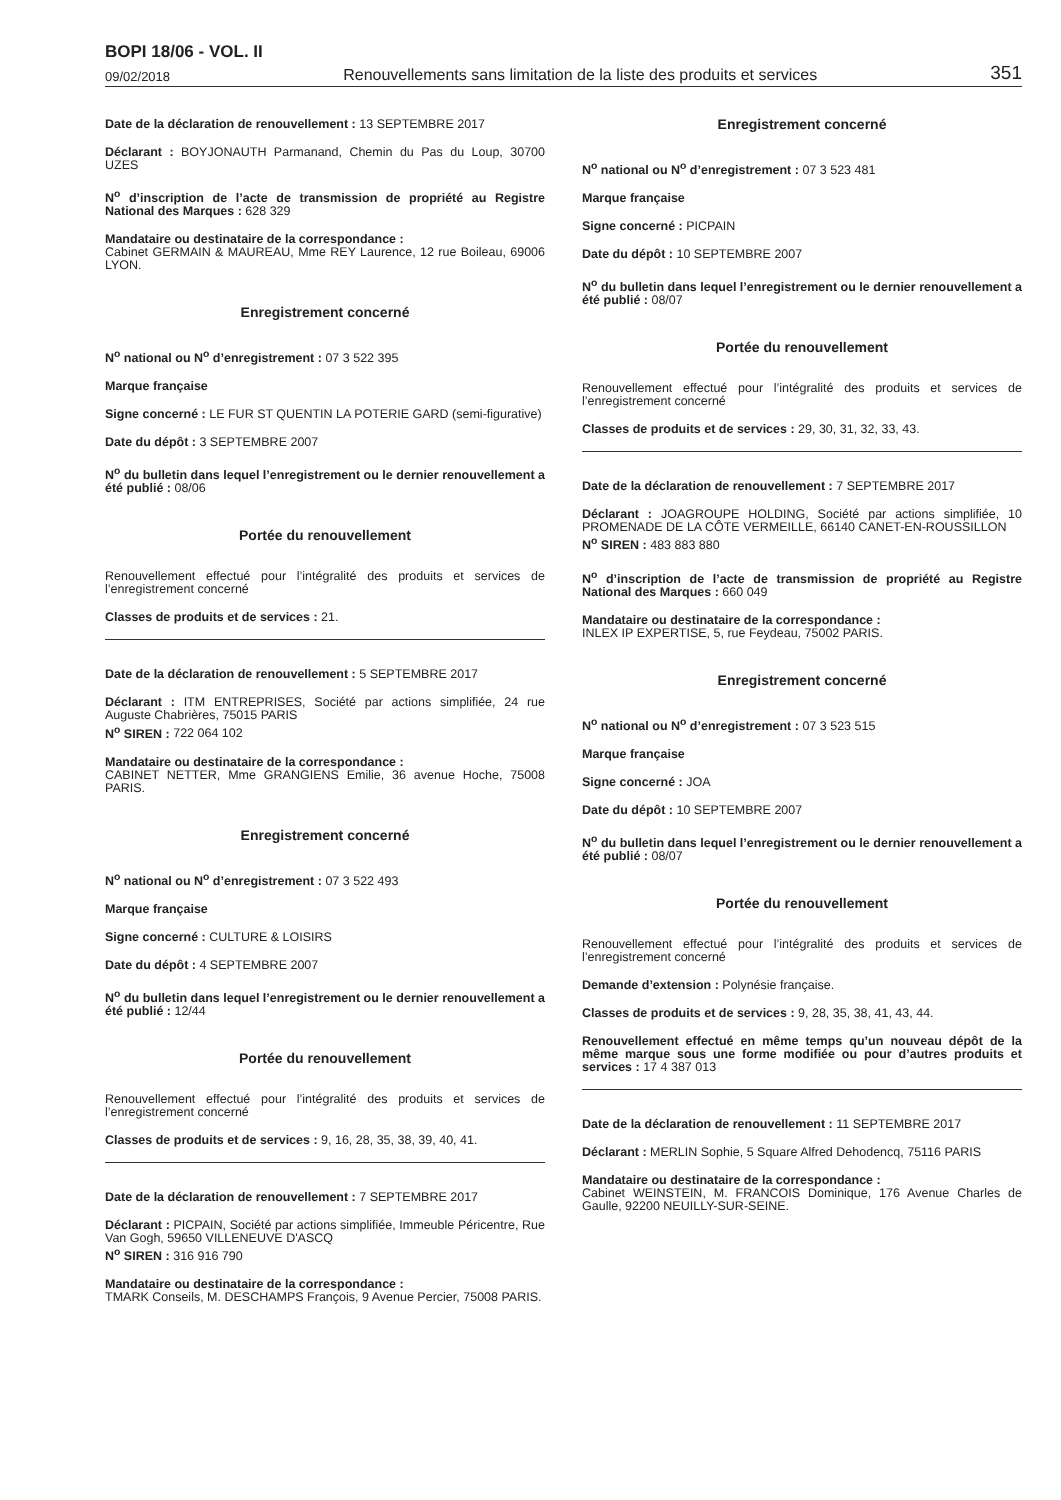BOPI 18/06 - VOL. II
09/02/2018 Renouvellements sans limitation de la liste des produits et services 351
Date de la déclaration de renouvellement : 13 SEPTEMBRE 2017
Déclarant : BOYJONAUTH Parmanand, Chemin du Pas du Loup, 30700 UZES
N<sup>o</sup> d’inscription de l’acte de transmission de propriété au Registre National des Marques : 628 329
Mandataire ou destinataire de la correspondance :
Cabinet GERMAIN & MAUREAU, Mme REY Laurence, 12 rue Boileau, 69006 LYON.
Enregistrement concerné
N<sup>o</sup> national ou N<sup>o</sup> d’enregistrement : 07 3 522 395
Marque française
Signe concerné : LE FUR ST QUENTIN LA POTERIE GARD (semi-figurative)
Date du dépôt : 3 SEPTEMBRE 2007
N<sup>o</sup> du bulletin dans lequel l’enregistrement ou le dernier renouvellement a été publié : 08/06
Portée du renouvellement
Renouvellement effectué pour l’intégralité des produits et services de l’enregistrement concerné
Classes de produits et de services : 21.
Date de la déclaration de renouvellement : 5 SEPTEMBRE 2017
Déclarant : ITM ENTREPRISES, Société par actions simplifiée, 24 rue Auguste Chabrières, 75015 PARIS
N<sup>o</sup> SIREN : 722 064 102
Mandataire ou destinataire de la correspondance :
CABINET NETTER, Mme GRANGIENS Emilie, 36 avenue Hoche, 75008 PARIS.
Enregistrement concerné
N<sup>o</sup> national ou N<sup>o</sup> d’enregistrement : 07 3 522 493
Marque française
Signe concerné : CULTURE & LOISIRS
Date du dépôt : 4 SEPTEMBRE 2007
N<sup>o</sup> du bulletin dans lequel l’enregistrement ou le dernier renouvellement a été publié : 12/44
Portée du renouvellement
Renouvellement effectué pour l’intégralité des produits et services de l’enregistrement concerné
Classes de produits et de services : 9, 16, 28, 35, 38, 39, 40, 41.
Date de la déclaration de renouvellement : 7 SEPTEMBRE 2017
Déclarant : PICPAIN, Société par actions simplifiée, Immeuble Péricentre, Rue Van Gogh, 59650 VILLENEUVE D'ASCQ
N<sup>o</sup> SIREN : 316 916 790
Mandataire ou destinataire de la correspondance :
TMARK Conseils, M. DESCHAMPS François, 9 Avenue Percier, 75008 PARIS.
Enregistrement concerné
N<sup>o</sup> national ou N<sup>o</sup> d’enregistrement : 07 3 523 481
Marque française
Signe concerné : PICPAIN
Date du dépôt : 10 SEPTEMBRE 2007
N<sup>o</sup> du bulletin dans lequel l’enregistrement ou le dernier renouvellement a été publié : 08/07
Portée du renouvellement
Renouvellement effectué pour l’intégralité des produits et services de l’enregistrement concerné
Classes de produits et de services : 29, 30, 31, 32, 33, 43.
Date de la déclaration de renouvellement : 7 SEPTEMBRE 2017
Déclarant : JOAGROUPE HOLDING, Société par actions simplifiée, 10 PROMENADE DE LA CÔTE VERMEILLE, 66140 CANET-EN-ROUSSILLON
N<sup>o</sup> SIREN : 483 883 880
N<sup>o</sup> d’inscription de l’acte de transmission de propriété au Registre National des Marques : 660 049
Mandataire ou destinataire de la correspondance :
INLEX IP EXPERTISE, 5, rue Feydeau, 75002 PARIS.
Enregistrement concerné
N<sup>o</sup> national ou N<sup>o</sup> d’enregistrement : 07 3 523 515
Marque française
Signe concerné : JOA
Date du dépôt : 10 SEPTEMBRE 2007
N<sup>o</sup> du bulletin dans lequel l’enregistrement ou le dernier renouvellement a été publié : 08/07
Portée du renouvellement
Renouvellement effectué pour l’intégralité des produits et services de l’enregistrement concerné
Demande d’extension : Polynésie française.
Classes de produits et de services : 9, 28, 35, 38, 41, 43, 44.
Renouvellement effectué en même temps qu’un nouveau dépôt de la même marque sous une forme modifiée ou pour d’autres produits et services : 17 4 387 013
Date de la déclaration de renouvellement : 11 SEPTEMBRE 2017
Déclarant : MERLIN Sophie, 5 Square Alfred Dehodencq, 75116 PARIS
Mandataire ou destinataire de la correspondance :
Cabinet WEINSTEIN, M. FRANCOIS Dominique, 176 Avenue Charles de Gaulle, 92200 NEUILLY-SUR-SEINE.